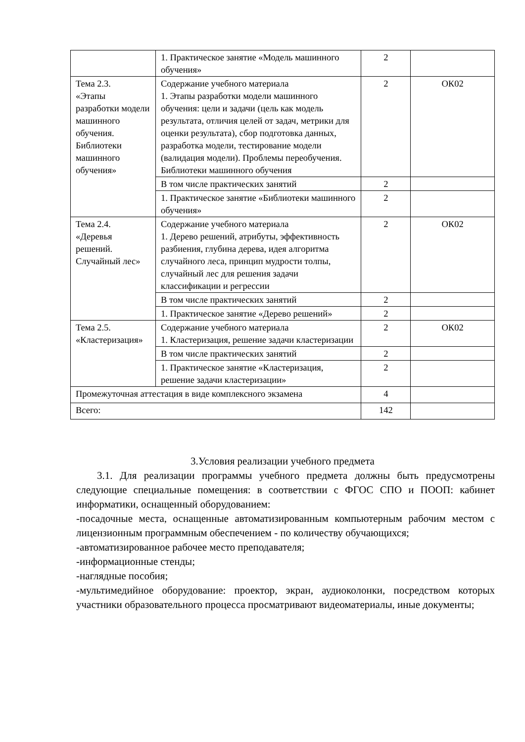| | 1. Практическое занятие «Модель машинного обучения» | 2 | |
| Тема 2.3. «Этапы разработки модели машинного обучения. Библиотеки машинного обучения» | Содержание учебного материала 1. Этапы разработки модели машинного обучения: цели и задачи (цель как модель результата, отличия целей от задач, метрики для оценки результата), сбор подготовка данных, разработка модели, тестирование модели (валидация модели). Проблемы переобучения. Библиотеки машинного обучения | 2 | ОК02 |
| | В том числе практических занятий | 2 | |
| | 1. Практическое занятие «Библиотеки машинного обучения» | 2 | |
| Тема 2.4. «Деревья решений. Случайный лес» | Содержание учебного материала 1. Дерево решений, атрибуты, эффективность разбиения, глубина дерева, идея алгоритма случайного леса, принцип мудрости толпы, случайный лес для решения задачи классификации и регрессии | 2 | ОК02 |
| | В том числе практических занятий | 2 | |
| | 1. Практическое занятие «Дерево решений» | 2 | |
| Тема 2.5. «Кластеризация» | Содержание учебного материала 1. Кластеризация, решение задачи кластеризации | 2 | ОК02 |
| | В том числе практических занятий | 2 | |
| | 1. Практическое занятие «Кластеризация, решение задачи кластеризации» | 2 | |
| Промежуточная аттестация в виде комплексного экзамена | | 4 | |
| Всего: | | 142 | |
3.Условия реализации учебного предмета
3.1. Для реализации программы учебного предмета должны быть предусмотрены следующие специальные помещения: в соответствии с ФГОС СПО и ПООП: кабинет информатики, оснащенный оборудованием:
-посадочные места, оснащенные автоматизированным компьютерным рабочим местом с лицензионным программным обеспечением - по количеству обучающихся;
-автоматизированное рабочее место преподавателя;
-информационные стенды;
-наглядные пособия;
-мультимедийное оборудование: проектор, экран, аудиоколонки, посредством которых участники образовательного процесса просматривают видеоматериалы, иные документы;